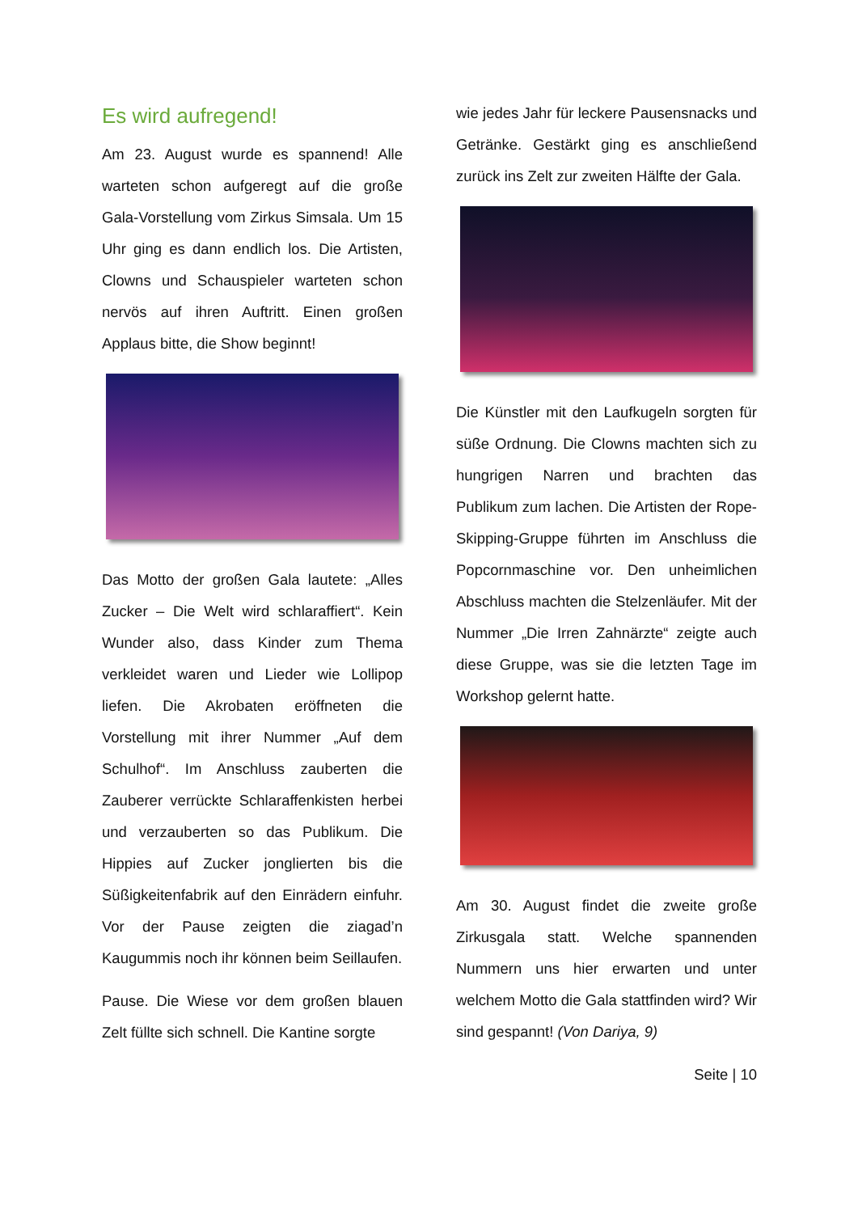Es wird aufregend!
Am 23. August wurde es spannend! Alle warteten schon aufgeregt auf die große Gala-Vorstellung vom Zirkus Simsala. Um 15 Uhr ging es dann endlich los. Die Artisten, Clowns und Schauspieler warteten schon nervös auf ihren Auftritt. Einen großen Applaus bitte, die Show beginnt!
Das Motto der großen Gala lautete: „Alles Zucker – Die Welt wird schlaraffiert“. Kein Wunder also, dass Kinder zum Thema verkleidet waren und Lieder wie Lollipop liefen. Die Akrobaten eröffneten die Vorstellung mit ihrer Nummer „Auf dem Schulhof“. Im Anschluss zauberten die Zauberer verrückte Schlaraffenkisten herbei und verzauberten so das Publikum. Die Hippies auf Zucker jonglierten bis die Süßigkeitenfabrik auf den Einrädern einfuhr. Vor der Pause zeigten die ziagad’n Kaugummis noch ihr können beim Seillaufen.
Pause. Die Wiese vor dem großen blauen Zelt füllte sich schnell. Die Kantine sorgte
wie jedes Jahr für leckere Pausensnacks und Getränke. Gestärkt ging es anschließend zurück ins Zelt zur zweiten Hälfte der Gala.
Die Künstler mit den Laufkugeln sorgten für süße Ordnung. Die Clowns machten sich zu hungrigen Narren und brachten das Publikum zum lachen. Die Artisten der Rope-Skipping-Gruppe führten im Anschluss die Popcornmaschine vor. Den unheimlichen Abschluss machten die Stelzenläufer. Mit der Nummer „Die Irren Zahnärzte“ zeigte auch diese Gruppe, was sie die letzten Tage im Workshop gelernt hatte.
Am 30. August findet die zweite große Zirkusgala statt. Welche spannenden Nummern uns hier erwarten und unter welchem Motto die Gala stattfinden wird? Wir sind gespannt! (Von Dariya, 9)
Seite | 10